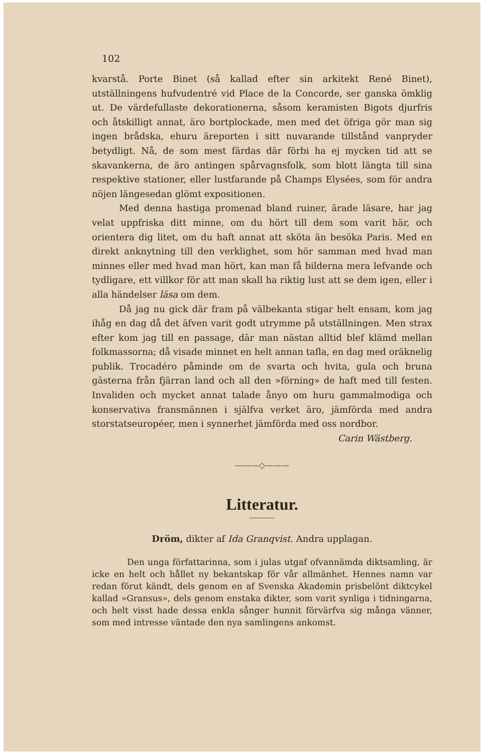102
kvarstå. Porte Binet (så kallad efter sin arkitekt René Binet), utställningens hufvudentré vid Place de la Concorde, ser ganska ömklig ut. De värdefullaste dekorationerna, såsom keramisten Bigots djurfris och åtskilligt annat, äro bortplockade, men med det öfriga gör man sig ingen brådska, ehuru äreporten i sitt nuvarande tillstånd vanpryder betydligt. Nå, de som mest färdas där förbi ha ej mycken tid att se skavankerna, de äro antingen spårvagnsfolk, som blott längta till sina respektive stationer, eller lustfarande på Champs Elysées, som för andra nöjen längesedan glömt expositionen.
Med denna hastiga promenad bland ruiner, ärade läsare, har jag velat uppfriska ditt minne, om du hört till dem som varit här, och orientera dig litet, om du haft annat att sköta än besöka Paris. Med en direkt anknytning till den verklighet, som hör samman med hvad man minnes eller med hvad man hört, kan man få bilderna mera lefvande och tydligare, ett villkor för att man skall ha riktig lust att se dem igen, eller i alla händelser läsa om dem.
Då jag nu gick där fram på välbekanta stigar helt ensam, kom jag ihåg en dag då det äfven varit godt utrymme på utställningen. Men strax efter kom jag till en passage, där man nästan alltid blef klämd mellan folkmassorna; då visade minnet en helt annan tafla, en dag med oräknelig publik. Trocadéro påminde om de svarta och hvita, gula och bruna gästerna från fjärran land och all den »förning» de haft med till festen. Invaliden och mycket annat talade ånyo om huru gammalmodiga och konservativa fransmännen i själfva verket äro, jämförda med andra storstatseuropéer, men i synnerhet jämförda med oss nordbor.
Carin Wästberg.
———◇———
Litteratur.
Dröm, dikter af Ida Granqvist. Andra upplagan.
Den unga författarinna, som i julas utgaf ofvannämda diktsamling, är icke en helt och hållet ny bekantskap för vår allmänhet. Hennes namn var redan förut kändt, dels genom en af Svenska Akademin prisbelönt diktcykel kallad »Gransus», dels genom enstaka dikter, som varit synliga i tidningarna, och helt visst hade dessa enkla sånger hunnit förvärfva sig många vänner, som med intresse väntade den nya samlingens ankomst.